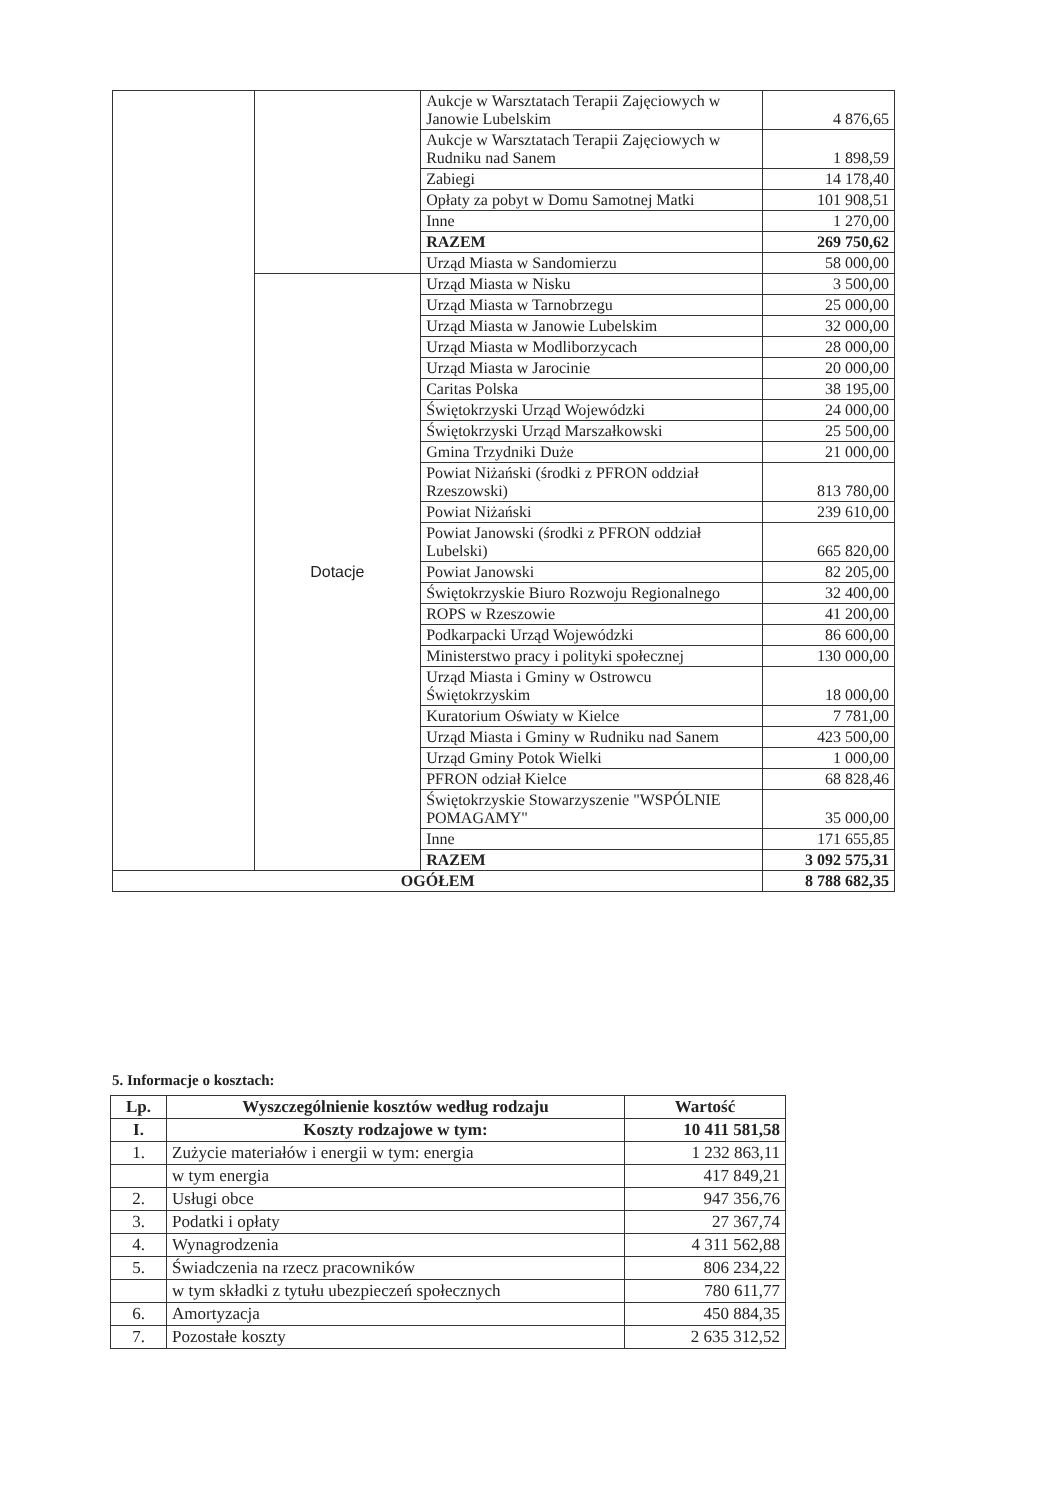| | | Aukcje w Warsztatach Terapii Zajęciowych w Janowie Lubelskim | 4 876,65 |
| | | Aukcje w Warsztatach Terapii Zajęciowych w Rudniku nad Sanem | 1 898,59 |
| | | Zabiegi | 14 178,40 |
| | | Opłaty za pobyt w Domu Samotnej Matki | 101 908,51 |
| | | Inne | 1 270,00 |
| | | RAZEM | 269 750,62 |
| | | Urząd Miasta w Sandomierzu | 58 000,00 |
| | Dotacje | Urząd Miasta w Nisku | 3 500,00 |
| | | Urząd Miasta w Tarnobrzegu | 25 000,00 |
| | | Urząd Miasta w Janowie Lubelskim | 32 000,00 |
| | | Urząd Miasta w Modliborzycach | 28 000,00 |
| | | Urząd Miasta w Jarocinie | 20 000,00 |
| | | Caritas Polska | 38 195,00 |
| | | Świętokrzyski Urząd Wojewódzki | 24 000,00 |
| | | Świętokrzyski Urząd Marszałkowski | 25 500,00 |
| | | Gmina Trzydniki Duże | 21 000,00 |
| | | Powiat Niżański (środki z PFRON oddział Rzeszowski) | 813 780,00 |
| | | Powiat Niżański | 239 610,00 |
| | | Powiat Janowski (środki z PFRON oddział Lubelski) | 665 820,00 |
| | | Powiat Janowski | 82 205,00 |
| | | Świętokrzyskie Biuro Rozwoju Regionalnego | 32 400,00 |
| | | ROPS w Rzeszowie | 41 200,00 |
| | | Podkarpacki Urząd Wojewódzki | 86 600,00 |
| | | Ministerstwo pracy i polityki społecznej | 130 000,00 |
| | | Urząd Miasta i Gminy w Ostrowcu Świętokrzyskim | 18 000,00 |
| | | Kuratorium Oświaty w Kielce | 7 781,00 |
| | | Urząd Miasta i Gminy w Rudniku nad Sanem | 423 500,00 |
| | | Urząd Gminy Potok Wielki | 1 000,00 |
| | | PFRON odział Kielce | 68 828,46 |
| | | Świętokrzyskie Stowarzyszenie "WSPÓLNIE POMAGAMY" | 35 000,00 |
| | | Inne | 171 655,85 |
| | | RAZEM | 3 092 575,31 |
| OGÓŁEM | | | 8 788 682,35 |
5. Informacje o kosztach:
| Lp. | Wyszczególnienie kosztów według rodzaju | Wartość |
| --- | --- | --- |
| I. | Koszty rodzajowe w tym: | 10 411 581,58 |
| 1. | Zużycie materiałów i energii w tym: energia | 1 232 863,11 |
| | w tym energia | 417 849,21 |
| 2. | Usługi obce | 947 356,76 |
| 3. | Podatki i opłaty | 27 367,74 |
| 4. | Wynagrodzenia | 4 311 562,88 |
| 5. | Świadczenia na rzecz pracowników | 806 234,22 |
| | w tym składki z tytułu ubezpieczeń społecznych | 780 611,77 |
| 6. | Amortyzacja | 450 884,35 |
| 7. | Pozostałe koszty | 2 635 312,52 |